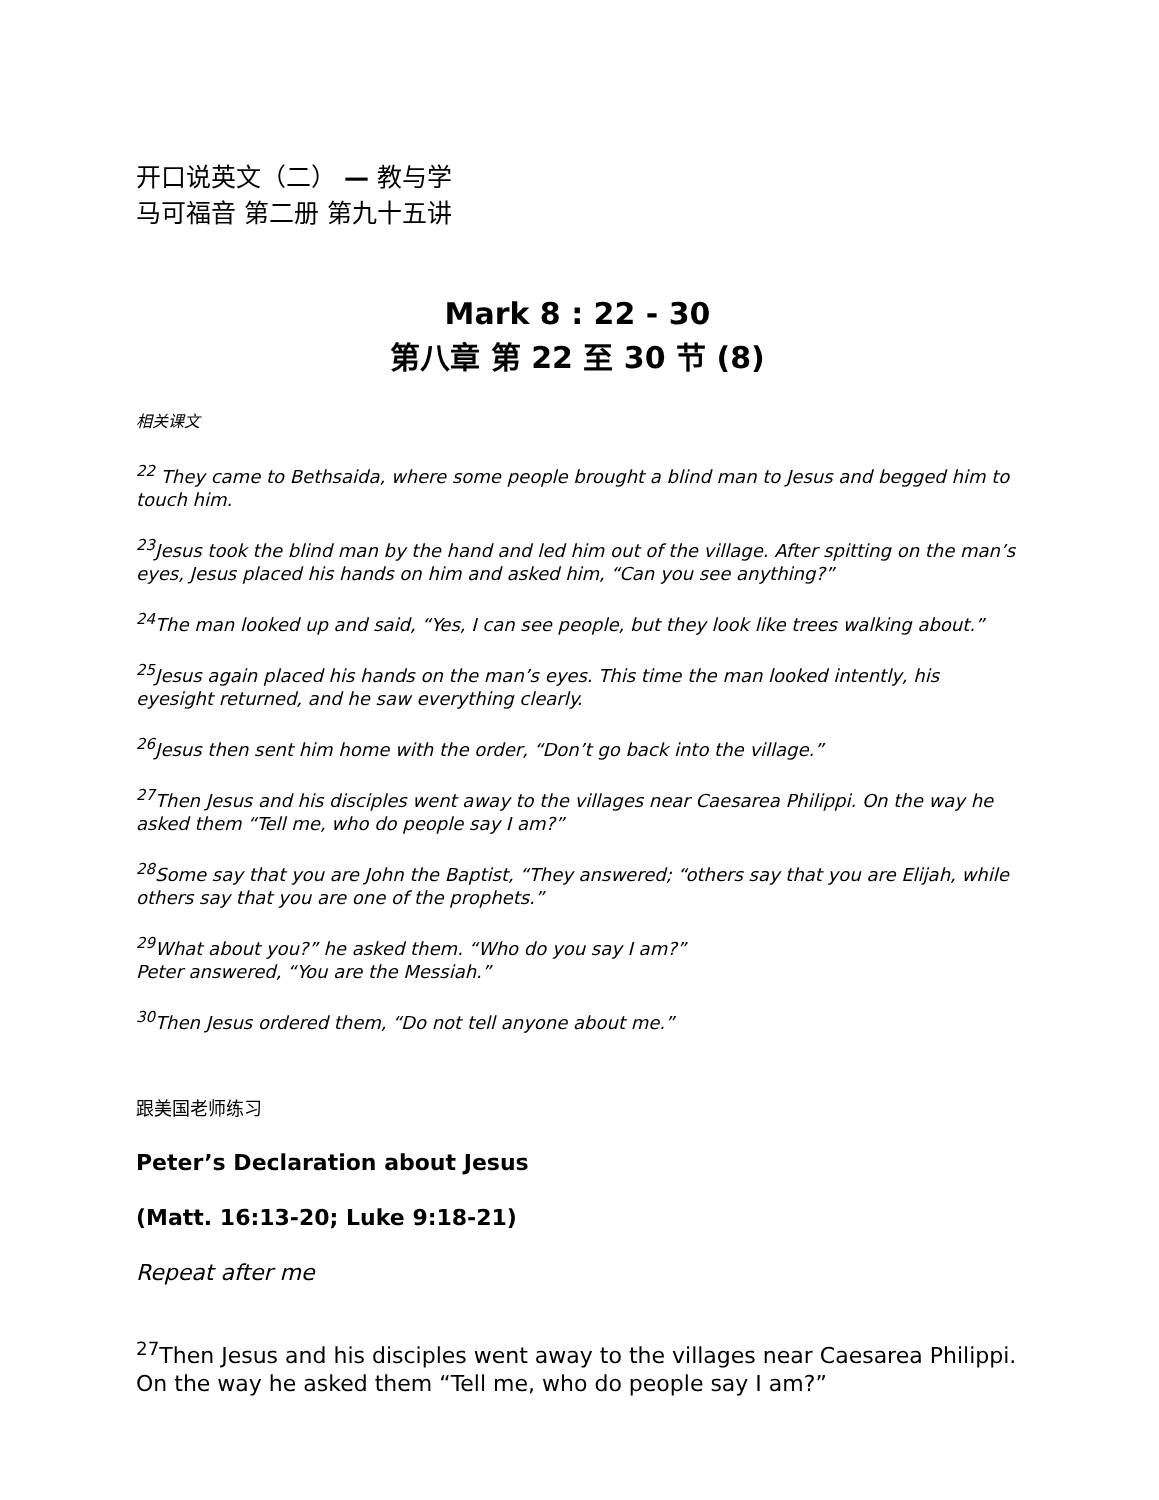开口说英文（二） — 教与学
马可福音 第二册 第九十五讲
Mark 8 : 22 - 30
第八章 第 22 至 30 节 (8)
相关课文
<sup>22</sup> They came to Bethsaida, where some people brought a blind man to Jesus and begged him to touch him.
<sup>23</sup> Jesus took the blind man by the hand and led him out of the village. After spitting on the man’s eyes, Jesus placed his hands on him and asked him, “Can you see anything?”
<sup>24</sup> The man looked up and said, “Yes, I can see people, but they look like trees walking about.”
<sup>25</sup> Jesus again placed his hands on the man’s eyes. This time the man looked intently, his eyesight returned, and he saw everything clearly.
<sup>26</sup> Jesus then sent him home with the order, “Don’t go back into the village.”
<sup>27</sup> Then Jesus and his disciples went away to the villages near Caesarea Philippi. On the way he asked them “Tell me, who do people say I am?”
<sup>28</sup> Some say that you are John the Baptist, “They answered; “others say that you are Elijah, while others say that you are one of the prophets.”
<sup>29</sup> What about you?” he asked them. “Who do you say I am?”
Peter answered, “You are the Messiah.”
<sup>30</sup> Then Jesus ordered them, “Do not tell anyone about me.”
跟美国老师练习
Peter’s Declaration about Jesus
(Matt. 16:13-20; Luke 9:18-21)
Repeat after me
<sup>27</sup> Then Jesus and his disciples went away to the villages near Caesarea Philippi. On the way he asked them “Tell me, who do people say I am?”